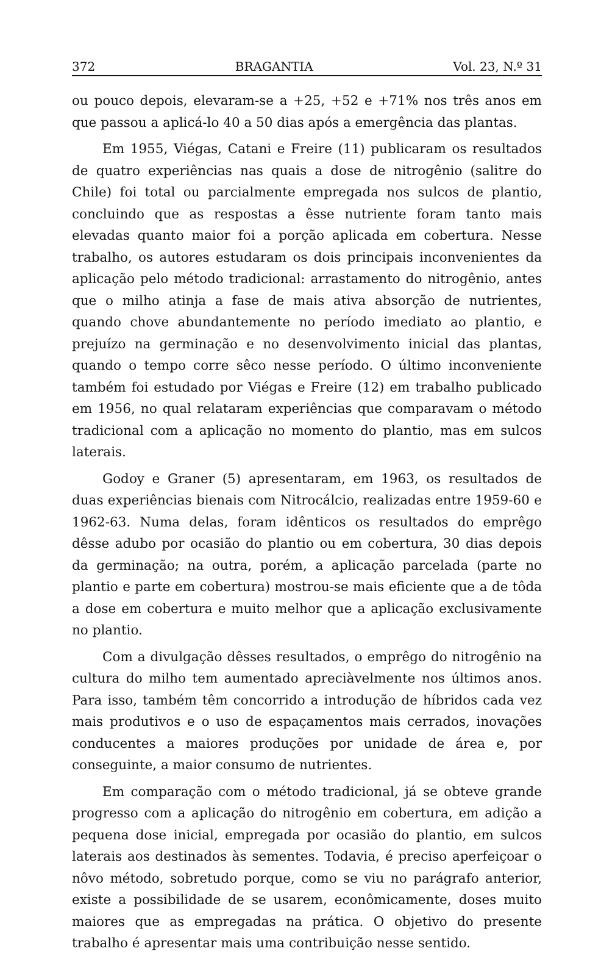372 BRAGANTIA Vol. 23, N.º 31
ou pouco depois, elevaram-se a +25, +52 e +71% nos três anos em que passou a aplicá-lo 40 a 50 dias após a emergência das plantas.
Em 1955, Viégas, Catani e Freire (11) publicaram os resultados de quatro experiências nas quais a dose de nitrogênio (salitre do Chile) foi total ou parcialmente empregada nos sulcos de plantio, concluindo que as respostas a êsse nutriente foram tanto mais elevadas quanto maior foi a porção aplicada em cobertura. Nesse trabalho, os autores estudaram os dois principais inconvenientes da aplicação pelo método tradicional: arrastamento do nitrogênio, antes que o milho atinja a fase de mais ativa absorção de nutrientes, quando chove abundantemente no período imediato ao plantio, e prejuízo na germinação e no desenvolvimento inicial das plantas, quando o tempo corre sêco nesse período. O último inconveniente também foi estudado por Viégas e Freire (12) em trabalho publicado em 1956, no qual relataram experiências que comparavam o método tradicional com a aplicação no momento do plantio, mas em sulcos laterais.
Godoy e Graner (5) apresentaram, em 1963, os resultados de duas experiências bienais com Nitrocálcio, realizadas entre 1959-60 e 1962-63. Numa delas, foram idênticos os resultados do emprêgo dêsse adubo por ocasião do plantio ou em cobertura, 30 dias depois da germinação; na outra, porém, a aplicação parcelada (parte no plantio e parte em cobertura) mostrou-se mais eficiente que a de tôda a dose em cobertura e muito melhor que a aplicação exclusivamente no plantio.
Com a divulgação dêsses resultados, o emprêgo do nitrogênio na cultura do milho tem aumentado apreciàvelmente nos últimos anos. Para isso, também têm concorrido a introdução de híbridos cada vez mais produtivos e o uso de espaçamentos mais cerrados, inovações conducentes a maiores produções por unidade de área e, por conseguinte, a maior consumo de nutrientes.
Em comparação com o método tradicional, já se obteve grande progresso com a aplicação do nitrogênio em cobertura, em adição a pequena dose inicial, empregada por ocasião do plantio, em sulcos laterais aos destinados às sementes. Todavia, é preciso aperfeiçoar o nôvo método, sobretudo porque, como se viu no parágrafo anterior, existe a possibilidade de se usarem, econômicamente, doses muito maiores que as empregadas na prática. O objetivo do presente trabalho é apresentar mais uma contribuição nesse sentido.